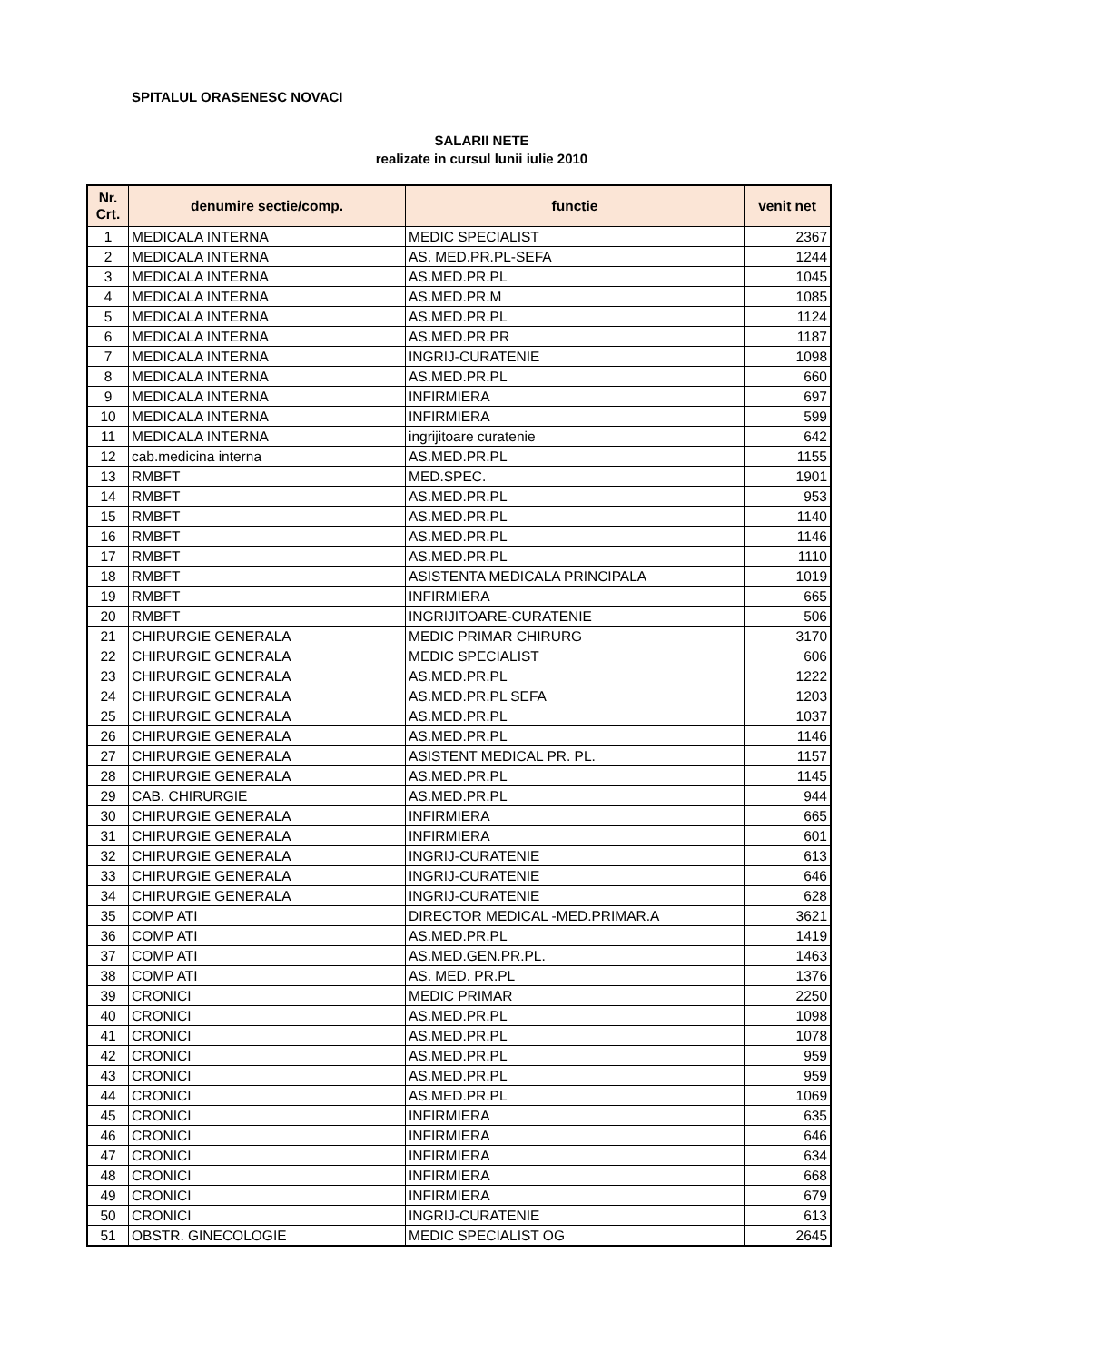SPITALUL ORASENESC NOVACI
SALARII NETE
realizate in cursul lunii iulie 2010
| Nr. Crt. | denumire sectie/comp. | functie | venit net |
| --- | --- | --- | --- |
| 1 | MEDICALA INTERNA | MEDIC SPECIALIST | 2367 |
| 2 | MEDICALA INTERNA | AS. MED.PR.PL-SEFA | 1244 |
| 3 | MEDICALA INTERNA | AS.MED.PR.PL | 1045 |
| 4 | MEDICALA INTERNA | AS.MED.PR.M | 1085 |
| 5 | MEDICALA INTERNA | AS.MED.PR.PL | 1124 |
| 6 | MEDICALA INTERNA | AS.MED.PR.PR | 1187 |
| 7 | MEDICALA INTERNA | INGRIJ-CURATENIE | 1098 |
| 8 | MEDICALA INTERNA | AS.MED.PR.PL | 660 |
| 9 | MEDICALA INTERNA | INFIRMIERA | 697 |
| 10 | MEDICALA INTERNA | INFIRMIERA | 599 |
| 11 | MEDICALA INTERNA | ingrijitoare curatenie | 642 |
| 12 | cab.medicina interna | AS.MED.PR.PL | 1155 |
| 13 | RMBFT | MED.SPEC. | 1901 |
| 14 | RMBFT | AS.MED.PR.PL | 953 |
| 15 | RMBFT | AS.MED.PR.PL | 1140 |
| 16 | RMBFT | AS.MED.PR.PL | 1146 |
| 17 | RMBFT | AS.MED.PR.PL | 1110 |
| 18 | RMBFT | ASISTENTA MEDICALA PRINCIPALA | 1019 |
| 19 | RMBFT | INFIRMIERA | 665 |
| 20 | RMBFT | INGRIJITOARE-CURATENIE | 506 |
| 21 | CHIRURGIE GENERALA | MEDIC PRIMAR CHIRURG | 3170 |
| 22 | CHIRURGIE GENERALA | MEDIC SPECIALIST | 606 |
| 23 | CHIRURGIE GENERALA | AS.MED.PR.PL | 1222 |
| 24 | CHIRURGIE GENERALA | AS.MED.PR.PL SEFA | 1203 |
| 25 | CHIRURGIE GENERALA | AS.MED.PR.PL | 1037 |
| 26 | CHIRURGIE GENERALA | AS.MED.PR.PL | 1146 |
| 27 | CHIRURGIE GENERALA | ASISTENT MEDICAL PR. PL. | 1157 |
| 28 | CHIRURGIE GENERALA | AS.MED.PR.PL | 1145 |
| 29 | CAB. CHIRURGIE | AS.MED.PR.PL | 944 |
| 30 | CHIRURGIE GENERALA | INFIRMIERA | 665 |
| 31 | CHIRURGIE GENERALA | INFIRMIERA | 601 |
| 32 | CHIRURGIE GENERALA | INGRIJ-CURATENIE | 613 |
| 33 | CHIRURGIE GENERALA | INGRIJ-CURATENIE | 646 |
| 34 | CHIRURGIE GENERALA | INGRIJ-CURATENIE | 628 |
| 35 | COMP ATI | DIRECTOR MEDICAL -MED.PRIMAR.A | 3621 |
| 36 | COMP ATI | AS.MED.PR.PL | 1419 |
| 37 | COMP ATI | AS.MED.GEN.PR.PL. | 1463 |
| 38 | COMP ATI | AS. MED. PR.PL | 1376 |
| 39 | CRONICI | MEDIC PRIMAR | 2250 |
| 40 | CRONICI | AS.MED.PR.PL | 1098 |
| 41 | CRONICI | AS.MED.PR.PL | 1078 |
| 42 | CRONICI | AS.MED.PR.PL | 959 |
| 43 | CRONICI | AS.MED.PR.PL | 959 |
| 44 | CRONICI | AS.MED.PR.PL | 1069 |
| 45 | CRONICI | INFIRMIERA | 635 |
| 46 | CRONICI | INFIRMIERA | 646 |
| 47 | CRONICI | INFIRMIERA | 634 |
| 48 | CRONICI | INFIRMIERA | 668 |
| 49 | CRONICI | INFIRMIERA | 679 |
| 50 | CRONICI | INGRIJ-CURATENIE | 613 |
| 51 | OBSTR. GINECOLOGIE | MEDIC SPECIALIST OG | 2645 |